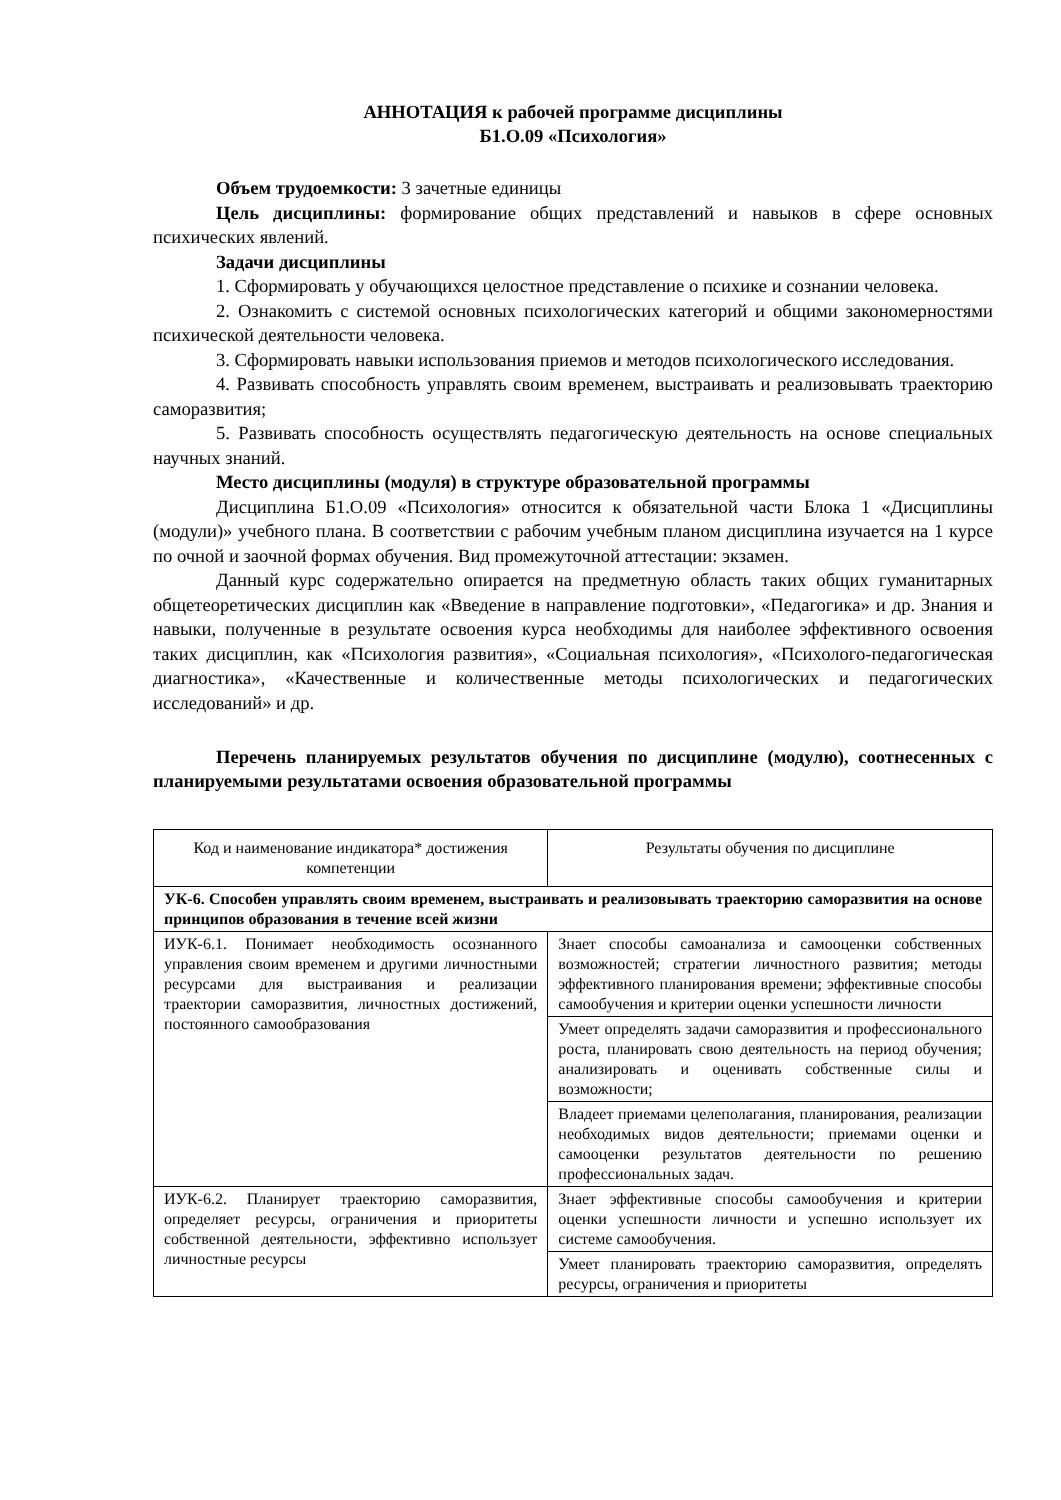АННОТАЦИЯ к рабочей программе дисциплины
Б1.О.09 «Психология»
Объем трудоемкости: 3 зачетные единицы
Цель дисциплины: формирование общих представлений и навыков в сфере основных психических явлений.
Задачи дисциплины
1. Сформировать у обучающихся целостное представление о психике и сознании человека.
2. Ознакомить с системой основных психологических категорий и общими закономерностями психической деятельности человека.
3. Сформировать навыки использования приемов и методов психологического исследования.
4. Развивать способность управлять своим временем, выстраивать и реализовывать траекторию саморазвития;
5. Развивать способность осуществлять педагогическую деятельность на основе специальных научных знаний.
Место дисциплины (модуля) в структуре образовательной программы
Дисциплина Б1.О.09 «Психология» относится к обязательной части Блока 1 «Дисциплины (модули)» учебного плана. В соответствии с рабочим учебным планом дисциплина изучается на 1 курсе по очной и заочной формах обучения. Вид промежуточной аттестации: экзамен.
Данный курс содержательно опирается на предметную область таких общих гуманитарных общетеоретических дисциплин как «Введение в направление подготовки», «Педагогика» и др. Знания и навыки, полученные в результате освоения курса необходимы для наиболее эффективного освоения таких дисциплин, как «Психология развития», «Социальная психология», «Психолого-педагогическая диагностика», «Качественные и количественные методы психологических и педагогических исследований» и др.
Перечень планируемых результатов обучения по дисциплине (модулю), соотнесенных с планируемыми результатами освоения образовательной программы
| Код и наименование индикатора* достижения компетенции | Результаты обучения по дисциплине |
| --- | --- |
| УК-6. Способен управлять своим временем, выстраивать и реализовывать траекторию саморазвития на основе принципов образования в течение всей жизни | |
| ИУК-6.1. Понимает необходимость осознанного управления своим временем и другими личностными ресурсами для выстраивания и реализации траектории саморазвития, личностных достижений, постоянного самообразования | Знает способы самоанализа и самооценки собственных возможностей; стратегии личностного развития; методы эффективного планирования времени; эффективные способы самообучения и критерии оценки успешности личности |
| | Умеет определять задачи саморазвития и профессионального роста, планировать свою деятельность на период обучения; анализировать и оценивать собственные силы и возможности; |
| | Владеет приемами целеполагания, планирования, реализации необходимых видов деятельности; приемами оценки и самооценки результатов деятельности по решению профессиональных задач. |
| ИУК-6.2. Планирует траекторию саморазвития, определяет ресурсы, ограничения и приоритеты собственной деятельности, эффективно использует личностные ресурсы | Знает эффективные способы самообучения и критерии оценки успешности личности и успешно использует их системе самообучения. |
| | Умеет планировать траекторию саморазвития, определять ресурсы, ограничения и приоритеты |